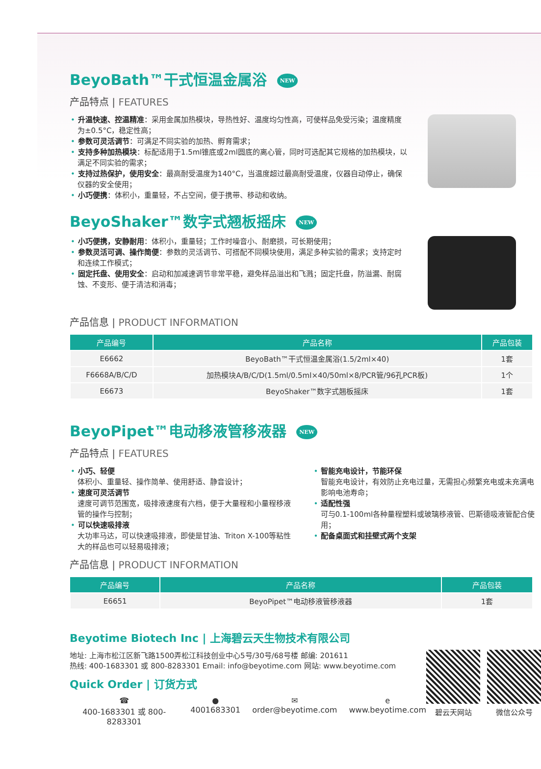BeyoBath™干式恒温金属浴 NEW
产品特点 | FEATURES
• 升温快速、控温精准：采用金属加热模块，导热性好、温度均匀性高，可使样品免受污染；温度精度为±0.5°C，稳定性高；
• 参数可灵活调节：可满足不同实验的加热、孵育需求；
• 支持多种加热模块：标配适用于1.5ml锥底或2ml圆底的离心管，同时可选配其它规格的加热模块，以满足不同实验的需求；
• 支持过热保护，使用安全：最高耐受温度为140°C，当温度超过最高耐受温度，仪器自动停止，确保仪器的安全使用；
• 小巧便携：体积小，重量轻，不占空间，便于携带、移动和收纳。
BeyoShaker™数字式翘板摇床 NEW
• 小巧便携，安静耐用：体积小，重量轻；工作时噪音小、耐磨损，可长期使用；
• 参数灵活可调、操作简便：参数的灵活调节、可搭配不同模块使用，满足多种实验的需求；支持定时和连续工作模式；
• 固定托盘、使用安全：启动和加减速调节非常平稳，避免样品溢出和飞溅；固定托盘，防溢漏、耐腐蚀、不变形、便于清洁和消毒；
产品信息 | PRODUCT INFORMATION
| 产品编号 | 产品名称 | 产品包装 |
| --- | --- | --- |
| E6662 | BeyoBath™干式恒温金属浴(1.5/2ml×40) | 1套 |
| F6668A/B/C/D | 加热模块A/B/C/D(1.5ml/0.5ml×40/50ml×8/PCR管/96孔PCR板) | 1个 |
| E6673 | BeyoShaker™数字式翘板摇床 | 1套 |
BeyoPipet™电动移液管移液器 NEW
产品特点 | FEATURES
• 小巧、轻便
体积小、重量轻、操作简单、使用舒适、静音设计；
• 速度可灵活调节
速度可调节范围宽，吸排液速度有六档，便于大量程和小量程移液管的操作与控制；
• 可以快速吸排液
大功率马达，可以快速吸排液，即使是甘油、Triton X-100等粘性大的样品也可以轻易吸排液；
• 智能充电设计，节能环保
智能充电设计，有效防止充电过量，无需担心频繁充电或未充满电影响电池寿命；
• 适配性强
可与0.1-100ml各种量程塑料或玻璃移液管、巴斯德吸液管配合使用；
• 配备桌面式和挂壁式两个支架
产品信息 | PRODUCT INFORMATION
| 产品编号 | 产品名称 | 产品包装 |
| --- | --- | --- |
| E6651 | BeyoPipet™电动移液管移液器 | 1套 |
Beyotime Biotech Inc | 上海碧云天生物技术有限公司
地址: 上海市松江区新飞路1500弄松江科技创业中心5号/30号/68号楼 邮编: 201611
热线: 400-1683301 或 800-8283301 Email: info@beyotime.com 网站: www.beyotime.com
Quick Order | 订货方式
☎
400-1683301 或 800-8283301 ●
4001683301 ✉
order@beyotime.com e
www.beyotime.com
碧云天网站 微信公众号